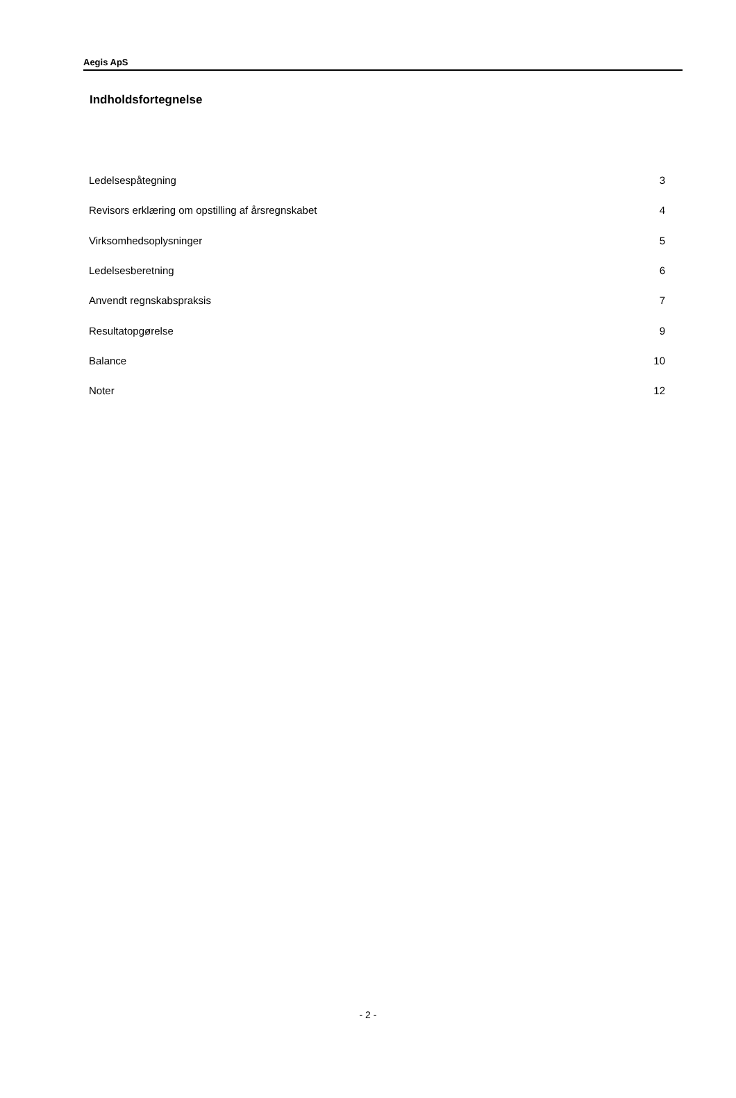Aegis ApS
Indholdsfortegnelse
| Ledelsespåtegning | 3 |
| Revisors erklæring om opstilling af årsregnskabet | 4 |
| Virksomhedsoplysninger | 5 |
| Ledelsesberetning | 6 |
| Anvendt regnskabspraksis | 7 |
| Resultatopgørelse | 9 |
| Balance | 10 |
| Noter | 12 |
- 2 -